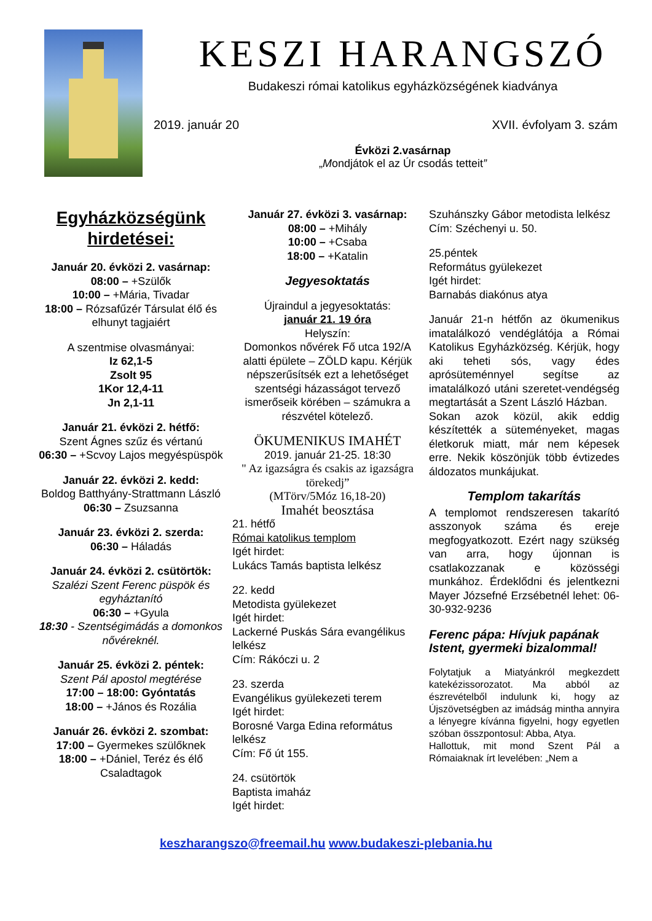KESZI HARANGSZÓ
Budakeszi római katolikus egyházközségének kiadványa
2019. január 20 XVII. évfolyam 3. szám
Évközi 2.vasárnap
„Mondjátok el az Úr csodás tetteit”
Egyházközségünk hirdetései:
Január 20. évközi 2. vasárnap:
08:00 – +Szülők
10:00 – +Mária, Tivadar
18:00 – Rózsafűzér Társulat élő és elhunyt tagjaiért
A szentmise olvasmányai:
Iz 62,1-5
Zsolt 95
1Kor 12,4-11
Jn 2,1-11
Január 21. évközi 2. hétfő:
Szent Ágnes szűz és vértanú
06:30 – +Scvoy Lajos megyéspüspök
Január 22. évközi 2. kedd:
Boldog Batthyány-Strattmann László
06:30 – Zsuzsanna
Január 23. évközi 2. szerda:
06:30 – Háladás
Január 24. évközi 2. csütörtök:
Szalézi Szent Ferenc püspök és egyháztanító
06:30 – +Gyula
18:30 - Szentségimádás a domonkos nővéreknél.
Január 25. évközi 2. péntek:
Szent Pál apostol megtérése
17:00 – 18:00: Gyóntatás
18:00 – +János és Rozália
Január 26. évközi 2. szombat:
17:00 – Gyermekes szülőknek
18:00 – +Dániel, Teréz és élő Csaladtagok
Január 27. évközi 3. vasárnap:
08:00 – +Mihály
10:00 – +Csaba
18:00 – +Katalin
Jegyesoktatás
Újraindul a jegyesoktatás:
január 21. 19 óra
Helyszín:
Domonkos nővérek Fő utca 192/A alatti épülete – ZÖLD kapu. Kérjük népszerűsítsék ezt a lehetőséget szentségi házasságot tervező ismerőseik körében – számukra a részvétel kötelező.
ÖKUMENIKUS IMAHÉT
2019. január 21-25. 18:30
" Az igazságra és csakis az igazságra törekedj”
(MTörv/5Móz 16,18-20)
Imahét beosztása
21. hétfő
Római katolikus templom
Igét hirdet:
Lukács Tamás baptista lelkész
22. kedd
Metodista gyülekezet
Igét hirdet:
Lackerné Puskás Sára evangélikus lelkész
Cím: Rákóczi u. 2
23. szerda
Evangélikus gyülekezeti terem
Igét hirdet:
Borosné Varga Edina református lelkész
Cím: Fő út 155.
24. csütörtök
Baptista imaház
Igét hirdet:
Szuhánszky Gábor metodista lelkész
Cím: Széchenyi u. 50.
25.péntek
Református gyülekezet
Igét hirdet:
Barnabás diakónus atya
Január 21-n hétfőn az ökumenikus imatalálkozó vendéglátója a Római Katolikus Egyházközség. Kérjük, hogy aki teheti sós, vagy édes aprósüteménnyel segítse az imatalálkozó utáni szeretet-vendégség megtartását a Szent László Házban.
Sokan azok közül, akik eddig készítették a süteményeket, magas életkoruk miatt, már nem képesek erre. Nekik köszönjük több évtizedes áldozatos munkájukat.
Templom takarítás
A templomot rendszeresen takarító asszonyok száma és ereje megfogyatkozott. Ezért nagy szükség van arra, hogy újonnan is csatlakozzanak e közösségi munkához. Érdeklődni és jelentkezni Mayer Józsefné Erzsébetnél lehet: 06-30-932-9236
Ferenc pápa: Hívjuk papának Istent, gyermeki bizalommal!
Folytatjuk a Miatyánkról megkezdett katekézissorozatot. Ma abból az észrevételből indulunk ki, hogy az Újszövetségben az imádság mintha annyira a lényegre kívánna figyelni, hogy egyetlen szóban összpontosul: Abba, Atya.
Hallottuk, mit mond Szent Pál a Rómaiaknak írt levelében: „Nem a
keszharangszo@freemail.hu www.budakeszi-plebania.hu